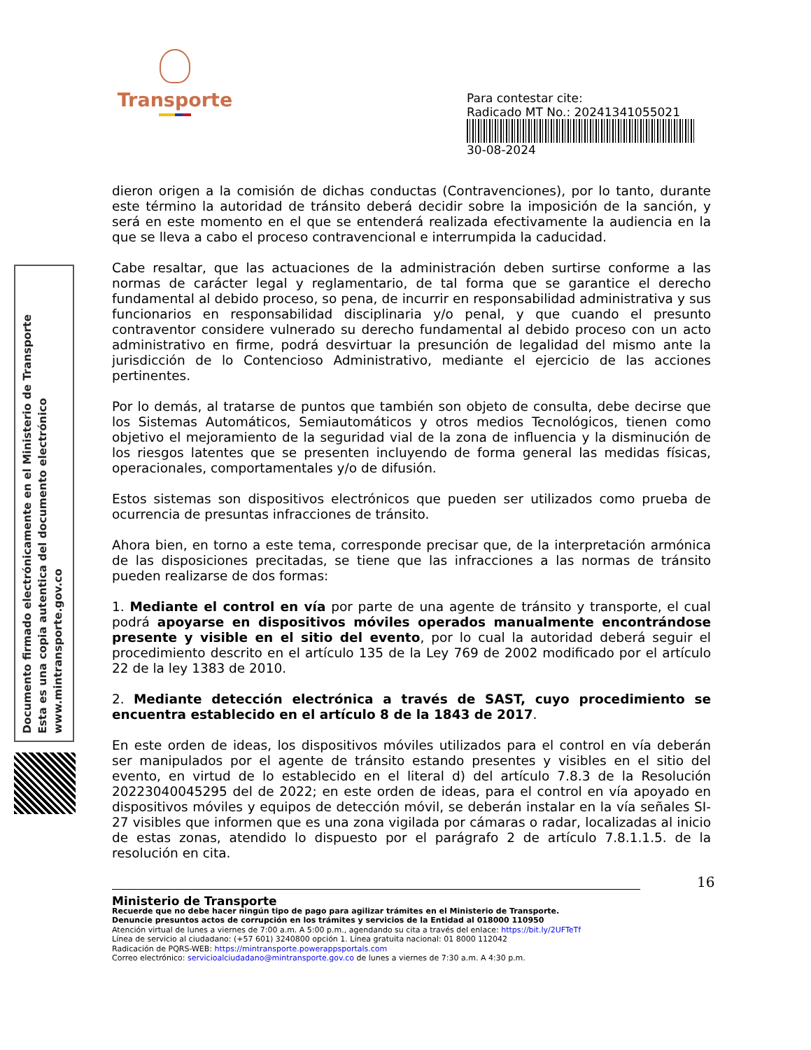Transporte
Para contestar cite:
Radicado MT No.: 20241341055021
30-08-2024
Documento firmado electrónicamente en el Ministerio de Transporte
Esta es una copia autentica del documento electrónico
www.mintransporte.gov.co
dieron origen a la comisión de dichas conductas (Contravenciones), por lo tanto, durante este término la autoridad de tránsito deberá decidir sobre la imposición de la sanción, y será en este momento en el que se entenderá realizada efectivamente la audiencia en la que se lleva a cabo el proceso contravencional e interrumpida la caducidad.
Cabe resaltar, que las actuaciones de la administración deben surtirse conforme a las normas de carácter legal y reglamentario, de tal forma que se garantice el derecho fundamental al debido proceso, so pena, de incurrir en responsabilidad administrativa y sus funcionarios en responsabilidad disciplinaria y/o penal, y que cuando el presunto contraventor considere vulnerado su derecho fundamental al debido proceso con un acto administrativo en firme, podrá desvirtuar la presunción de legalidad del mismo ante la jurisdicción de lo Contencioso Administrativo, mediante el ejercicio de las acciones pertinentes.
Por lo demás, al tratarse de puntos que también son objeto de consulta, debe decirse que los Sistemas Automáticos, Semiautomáticos y otros medios Tecnológicos, tienen como objetivo el mejoramiento de la seguridad vial de la zona de influencia y la disminución de los riesgos latentes que se presenten incluyendo de forma general las medidas físicas, operacionales, comportamentales y/o de difusión.
Estos sistemas son dispositivos electrónicos que pueden ser utilizados como prueba de ocurrencia de presuntas infracciones de tránsito.
Ahora bien, en torno a este tema, corresponde precisar que, de la interpretación armónica de las disposiciones precitadas, se tiene que las infracciones a las normas de tránsito pueden realizarse de dos formas:
1. Mediante el control en vía por parte de una agente de tránsito y transporte, el cual podrá apoyarse en dispositivos móviles operados manualmente encontrándose presente y visible en el sitio del evento, por lo cual la autoridad deberá seguir el procedimiento descrito en el artículo 135 de la Ley 769 de 2002 modificado por el artículo 22 de la ley 1383 de 2010.
2. Mediante detección electrónica a través de SAST, cuyo procedimiento se encuentra establecido en el artículo 8 de la 1843 de 2017.
En este orden de ideas, los dispositivos móviles utilizados para el control en vía deberán ser manipulados por el agente de tránsito estando presentes y visibles en el sitio del evento, en virtud de lo establecido en el literal d) del artículo 7.8.3 de la Resolución 20223040045295 del de 2022; en este orden de ideas, para el control en vía apoyado en dispositivos móviles y equipos de detección móvil, se deberán instalar en la vía señales SI-27 visibles que informen que es una zona vigilada por cámaras o radar, localizadas al inicio de estas zonas, atendido lo dispuesto por el parágrafo 2 de artículo 7.8.1.1.5. de la resolución en cita.
16
Ministerio de Transporte
Recuerde que no debe hacer ningún tipo de pago para agilizar trámites en el Ministerio de Transporte.
Denuncie presuntos actos de corrupción en los trámites y servicios de la Entidad al 018000 110950
Atención virtual de lunes a viernes de 7:00 a.m. A 5:00 p.m., agendando su cita a través del enlace: https://bit.ly/2UFTeTf
Línea de servicio al ciudadano: (+57 601) 3240800 opción 1. Línea gratuita nacional: 01 8000 112042
Radicación de PQRS-WEB: https://mintransporte.powerappsportals.com
Correo electrónico: servicioalciudadano@mintransporte.gov.co de lunes a viernes de 7:30 a.m. A 4:30 p.m.